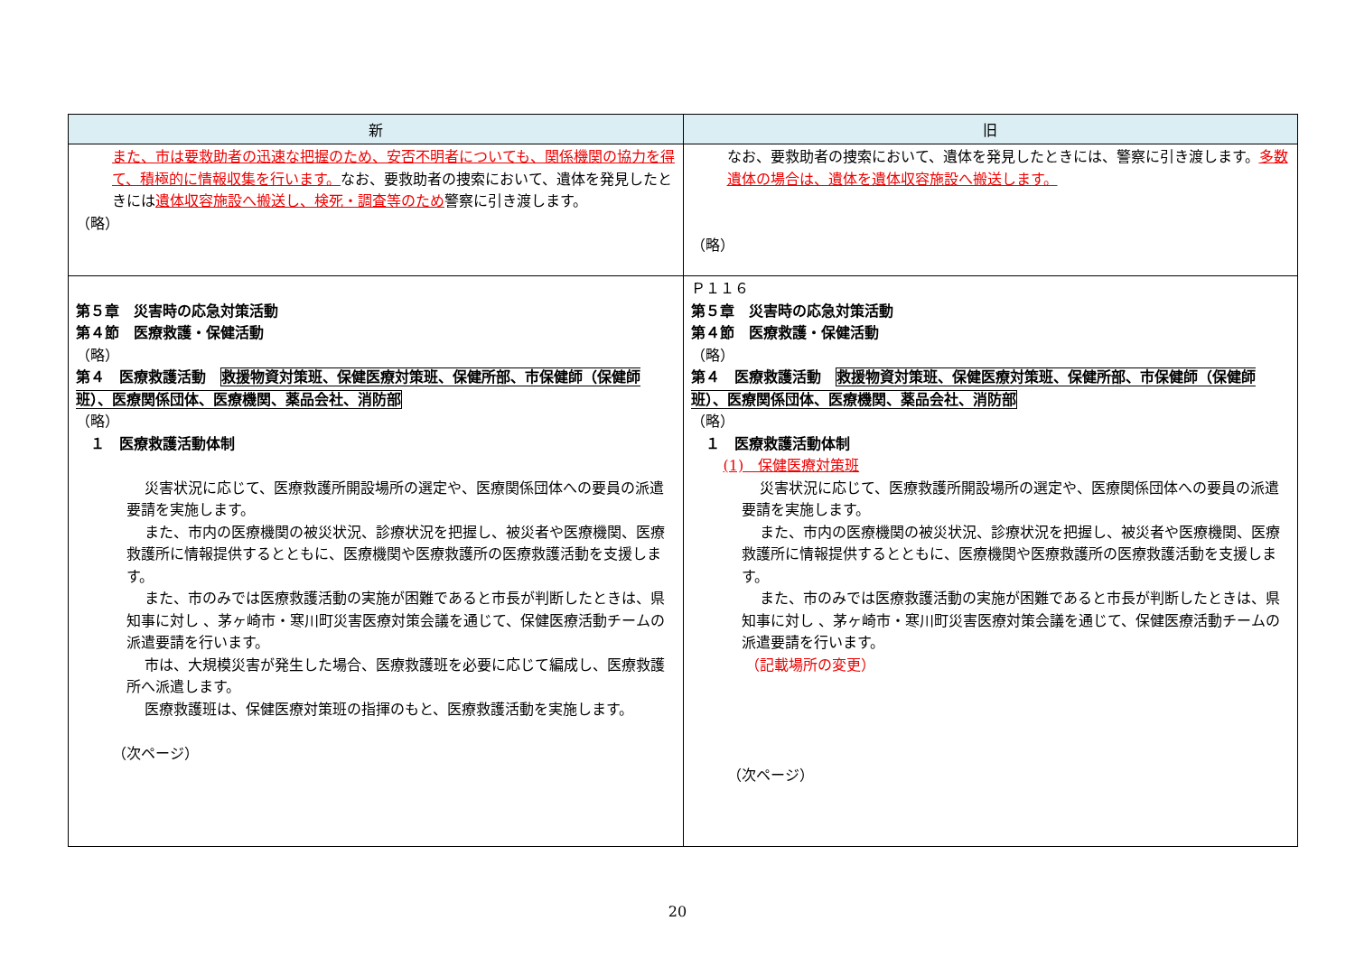| 新 | 旧 |
| --- | --- |
| また、市は要救助者の迅速な把握のため、安否不明者についても、関係機関の協力を得て、積極的に情報収集を行います。 なお、要救助者の捜索において、遺体を発見したときには 遺体収容施設へ搬送し、検死・調査等のため 警察に引き渡します。 （略） | なお、要救助者の捜索において、遺体を発見したときには、警察に引き渡します。 多数遺体の場合は、遺体を遺体収容施設へ搬送します。 （略） |
| 第５章 災害時の応急対策活動 第４節 医療救護・保健活動 （略） 第４ 医療救護活動 救援物資対策班、保健医療対策班、保健所部、市保健師（保健師班）、医療関係団体、医療機関、薬品会社、消防部 （略） １ 医療救護活動体制 災害状況に応じて、医療救護所開設場所の選定や、医療関係団体への要員の派遣要請を実施します。 また、市内の医療機関の被災状況、診療状況を把握し、被災者や医療機関、医療救護所に情報提供するとともに、医療機関や医療救護所の医療救護活動を支援します。 また、市のみでは医療救護活動の実施が困難であると市長が判断したときは、県知事に対し 、茅ヶ崎市・寒川町災害医療対策会議を通じて、保健医療活動チームの派遣要請を行います。 市は、大規模災害が発生した場合、医療救護班を必要に応じて編成し、医療救護所へ派遣します。 医療救護班は、保健医療対策班の指揮のもと、医療救護活動を実施します。 （次ページ） | Ｐ１１６ 第５章 災害時の応急対策活動 第４節 医療救護・保健活動 （略） 第４ 医療救護活動 救援物資対策班、保健医療対策班、保健所部、市保健師（保健師班）、医療関係団体、医療機関、薬品会社、消防部 （略） １ 医療救護活動体制 (1) 保健医療対策班 災害状況に応じて、医療救護所開設場所の選定や、医療関係団体への要員の派遣要請を実施します。 また、市内の医療機関の被災状況、診療状況を把握し、被災者や医療機関、医療救護所に情報提供するとともに、医療機関や医療救護所の医療救護活動を支援します。 また、市のみでは医療救護活動の実施が困難であると市長が判断したときは、県知事に対し 、茅ヶ崎市・寒川町災害医療対策会議を通じて、保健医療活動チームの派遣要請を行います。 （記載場所の変更） （次ページ） |
20